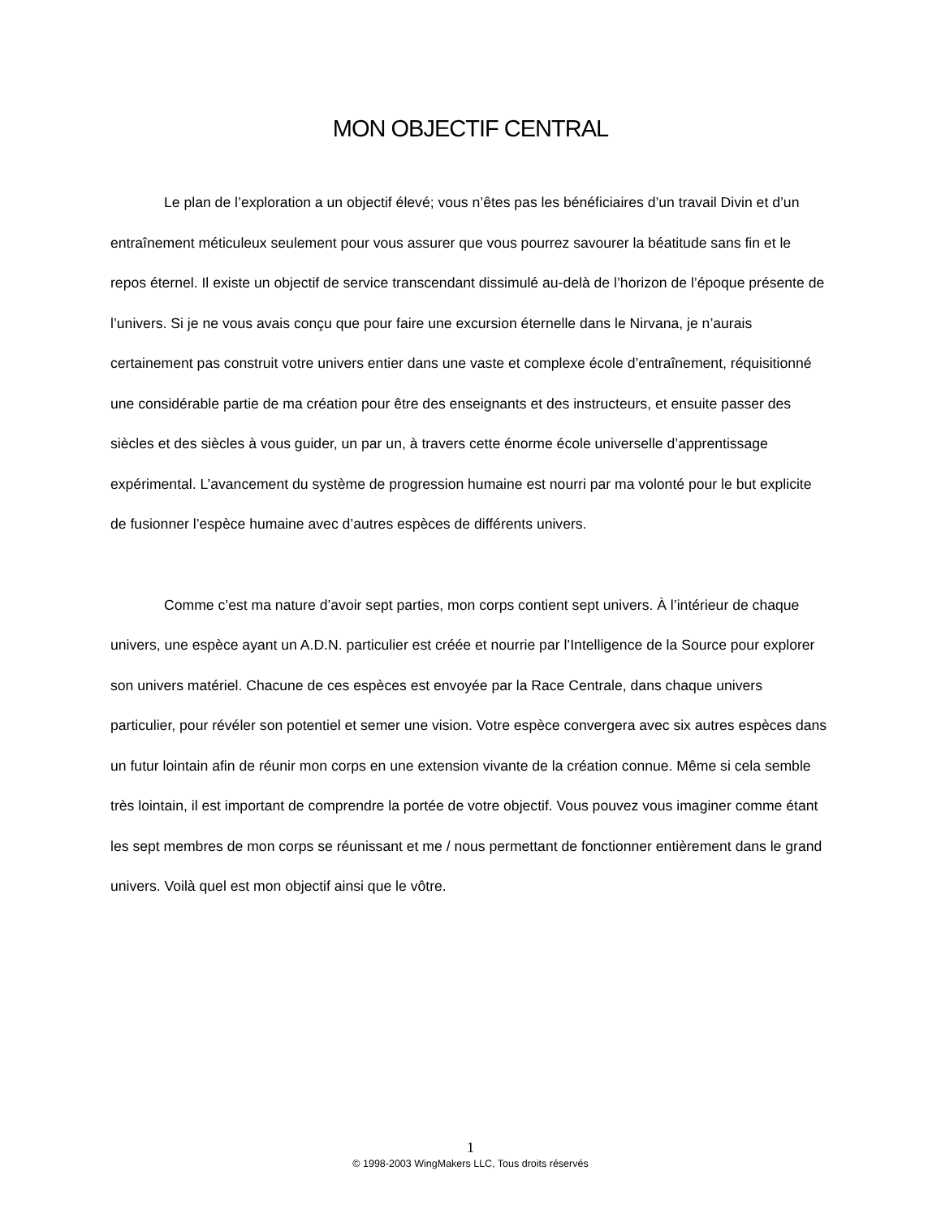MON OBJECTIF CENTRAL
Le plan de l’exploration a un objectif élevé; vous n’êtes pas les bénéficiaires d’un travail Divin et d’un entraînement méticuleux seulement pour vous assurer que vous pourrez savourer la béatitude sans fin et le repos éternel. Il existe un objectif de service transcendant dissimulé au-delà de l’horizon de l’époque présente de l’univers. Si je ne vous avais conçu que pour faire une excursion éternelle dans le Nirvana, je n’aurais certainement pas construit votre univers entier dans une vaste et complexe école d’entraînement, réquisitionné une considérable partie de ma création pour être des enseignants et des instructeurs, et ensuite passer des siècles et des siècles à vous guider, un par un, à travers cette énorme école universelle d’apprentissage expérimental. L’avancement du système de progression humaine est nourri par ma volonté pour le but explicite de fusionner l’espèce humaine avec d’autres espèces de différents univers.
Comme c’est ma nature d’avoir sept parties, mon corps contient sept univers. À l’intérieur de chaque univers, une espèce ayant un A.D.N. particulier est créée et nourrie par l’Intelligence de la Source pour explorer son univers matériel. Chacune de ces espèces est envoyée par la Race Centrale, dans chaque univers particulier, pour révéler son potentiel et semer une vision. Votre espèce convergera avec six autres espèces dans un futur lointain afin de réunir mon corps en une extension vivante de la création connue. Même si cela semble très lointain, il est important de comprendre la portée de votre objectif. Vous pouvez vous imaginer comme étant les sept membres de mon corps se réunissant et me / nous permettant de fonctionner entièrement dans le grand univers. Voilà quel est mon objectif ainsi que le vôtre.
1
© 1998-2003 WingMakers LLC, Tous droits réservés